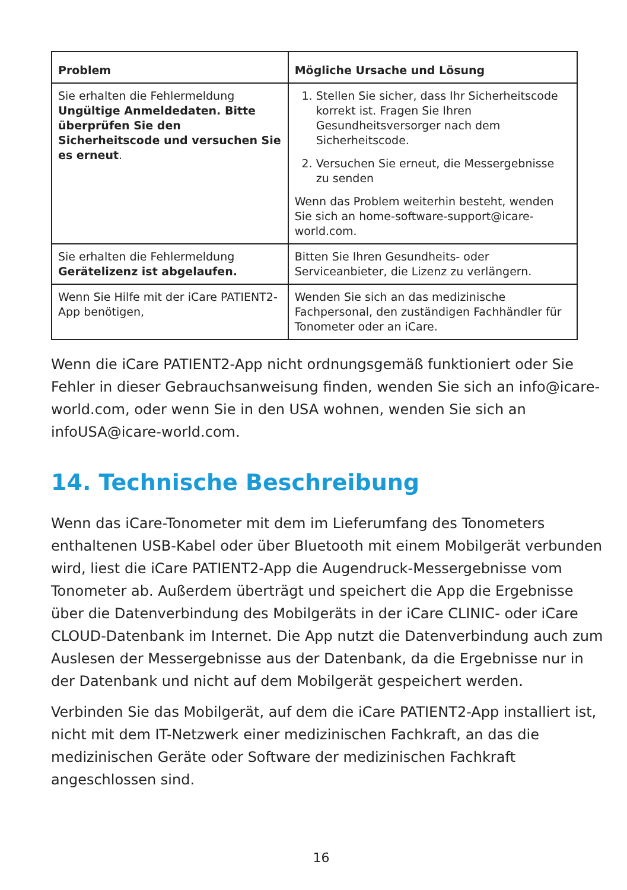| Problem | Mögliche Ursache und Lösung |
| --- | --- |
| Sie erhalten die Fehlermeldung Ungültige Anmeldedaten. Bitte überprüfen Sie den Sicherheitscode und versuchen Sie es erneut . | 1. Stellen Sie sicher, dass Ihr Sicherheitscode korrekt ist. Fragen Sie Ihren Gesundheitsversorger nach dem Sicherheitscode. 2. Versuchen Sie erneut, die Messergebnisse zu senden Wenn das Problem weiterhin besteht, wenden Sie sich an home-software-support@icare-world.com. |
| Sie erhalten die Fehlermeldung Gerätelizenz ist abgelaufen. | Bitten Sie Ihren Gesundheits- oder Serviceanbieter, die Lizenz zu verlängern. |
| Wenn Sie Hilfe mit der iCare PATIENT2-App benötigen, | Wenden Sie sich an das medizinische Fachpersonal, den zuständigen Fachhändler für Tonometer oder an iCare. |
Wenn die iCare PATIENT2-App nicht ordnungsgemäß funktioniert oder Sie Fehler in dieser Gebrauchsanweisung finden, wenden Sie sich an info@icare-world.com, oder wenn Sie in den USA wohnen, wenden Sie sich an infoUSA@icare-world.com.
14. Technische Beschreibung
Wenn das iCare-Tonometer mit dem im Lieferumfang des Tonometers enthaltenen USB-Kabel oder über Bluetooth mit einem Mobilgerät verbunden wird, liest die iCare PATIENT2-App die Augendruck-Messergebnisse vom Tonometer ab. Außerdem überträgt und speichert die App die Ergebnisse über die Datenverbindung des Mobilgeräts in der iCare CLINIC- oder iCare CLOUD-Datenbank im Internet. Die App nutzt die Datenverbindung auch zum Auslesen der Messergebnisse aus der Datenbank, da die Ergebnisse nur in der Datenbank und nicht auf dem Mobilgerät gespeichert werden.
Verbinden Sie das Mobilgerät, auf dem die iCare PATIENT2-App installiert ist, nicht mit dem IT-Netzwerk einer medizinischen Fachkraft, an das die medizinischen Geräte oder Software der medizinischen Fachkraft angeschlossen sind.
16